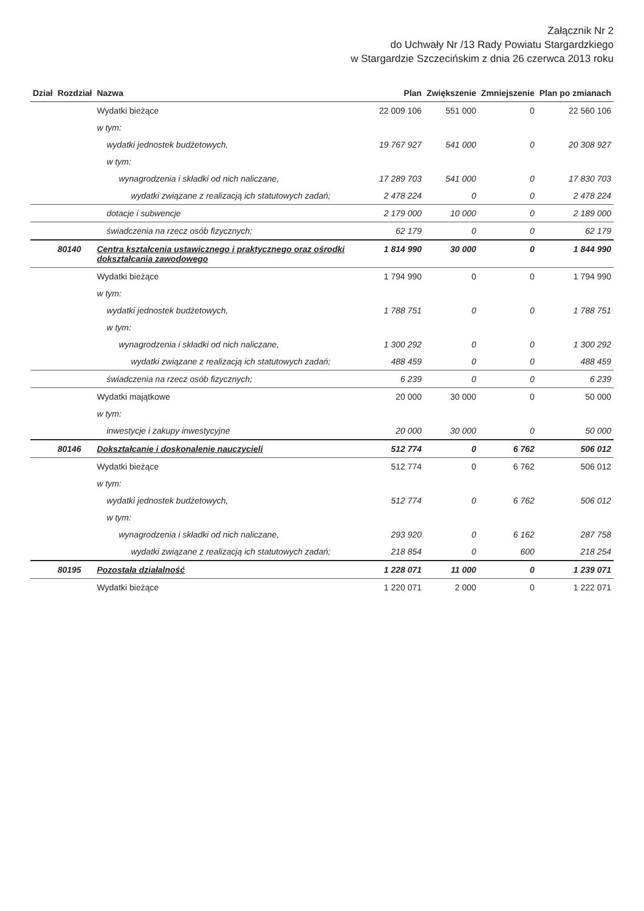Załącznik Nr 2
do Uchwały Nr /13 Rady Powiatu Stargardzkiego
w Stargardzie Szczecińskim z dnia 26 czerwca 2013 roku
| Dział | Rozdział | Nazwa | Plan | Zwiększenie | Zmniejszenie | Plan po zmianach |
| --- | --- | --- | --- | --- | --- | --- |
| | | Wydatki bieżące | 22 009 106 | 551 000 | 0 | 22 560 106 |
| | | w tym: | | | | |
| | | wydatki jednostek budżetowych, | 19 767 927 | 541 000 | 0 | 20 308 927 |
| | | w tym: | | | | |
| | | wynagrodzenia i składki od nich naliczane, | 17 289 703 | 541 000 | 0 | 17 830 703 |
| | | wydatki związane z realizacją ich statutowych zadań; | 2 478 224 | 0 | 0 | 2 478 224 |
| | | dotacje i subwencje | 2 179 000 | 10 000 | 0 | 2 189 000 |
| | | świadczenia na rzecz osób fizycznych; | 62 179 | 0 | 0 | 62 179 |
| | 80140 | Centra kształcenia ustawicznego i praktycznego oraz ośrodki dokształcania zawodowego | 1 814 990 | 30 000 | 0 | 1 844 990 |
| | | Wydatki bieżące | 1 794 990 | 0 | 0 | 1 794 990 |
| | | w tym: | | | | |
| | | wydatki jednostek budżetowych, | 1 788 751 | 0 | 0 | 1 788 751 |
| | | w tym: | | | | |
| | | wynagrodzenia i składki od nich naliczane, | 1 300 292 | 0 | 0 | 1 300 292 |
| | | wydatki związane z realizacją ich statutowych zadań; | 488 459 | 0 | 0 | 488 459 |
| | | świadczenia na rzecz osób fizycznych; | 6 239 | 0 | 0 | 6 239 |
| | | Wydatki majątkowe | 20 000 | 30 000 | 0 | 50 000 |
| | | w tym: | | | | |
| | | inwestycje i zakupy inwestycyjne | 20 000 | 30 000 | 0 | 50 000 |
| | 80146 | Dokształcanie i doskonalenie nauczycieli | 512 774 | 0 | 6 762 | 506 012 |
| | | Wydatki bieżące | 512 774 | 0 | 6 762 | 506 012 |
| | | w tym: | | | | |
| | | wydatki jednostek budżetowych, | 512 774 | 0 | 6 762 | 506 012 |
| | | w tym: | | | | |
| | | wynagrodzenia i składki od nich naliczane, | 293 920 | 0 | 6 162 | 287 758 |
| | | wydatki związane z realizacją ich statutowych zadań; | 218 854 | 0 | 600 | 218 254 |
| | 80195 | Pozostała działalność | 1 228 071 | 11 000 | 0 | 1 239 071 |
| | | Wydatki bieżące | 1 220 071 | 2 000 | 0 | 1 222 071 |